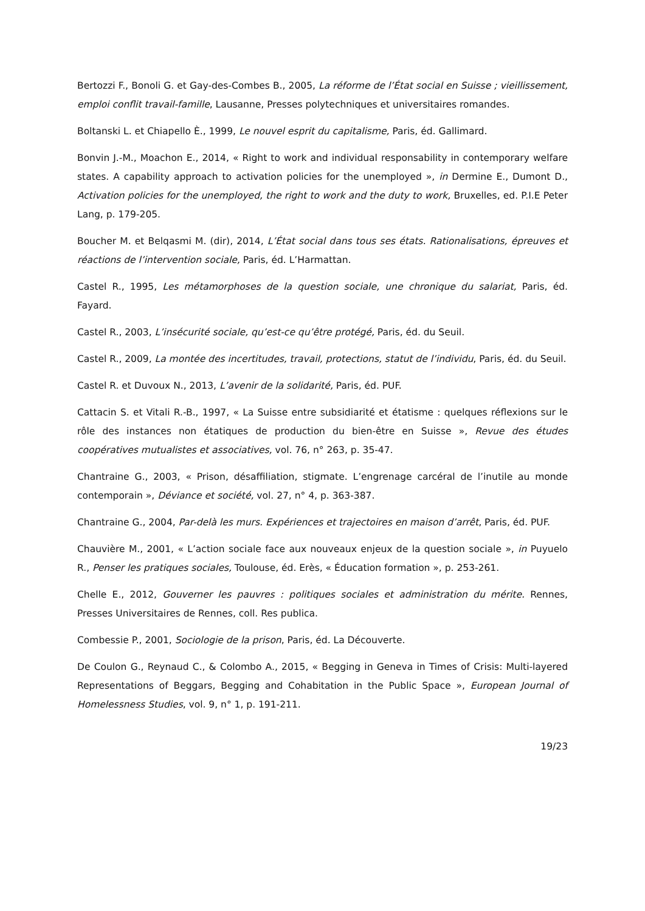Bertozzi F., Bonoli G. et Gay-des-Combes B., 2005, La réforme de l’État social en Suisse ; vieillissement, emploi conflit travail-famille, Lausanne, Presses polytechniques et universitaires romandes.
Boltanski L. et Chiapello È., 1999, Le nouvel esprit du capitalisme, Paris, éd. Gallimard.
Bonvin J.-M., Moachon E., 2014, « Right to work and individual responsability in contemporary welfare states. A capability approach to activation policies for the unemployed », in Dermine E., Dumont D., Activation policies for the unemployed, the right to work and the duty to work, Bruxelles, ed. P.I.E Peter Lang, p. 179-205.
Boucher M. et Belqasmi M. (dir), 2014, L’État social dans tous ses états. Rationalisations, épreuves et réactions de l’intervention sociale, Paris, éd. L’Harmattan.
Castel R., 1995, Les métamorphoses de la question sociale, une chronique du salariat, Paris, éd. Fayard.
Castel R., 2003, L’insécurité sociale, qu’est-ce qu’être protégé, Paris, éd. du Seuil.
Castel R., 2009, La montée des incertitudes, travail, protections, statut de l’individu, Paris, éd. du Seuil.
Castel R. et Duvoux N., 2013, L’avenir de la solidarité, Paris, éd. PUF.
Cattacin S. et Vitali R.-B., 1997, « La Suisse entre subsidiarité et étatisme : quelques réflexions sur le rôle des instances non étatiques de production du bien-être en Suisse », Revue des études coopératives mutualistes et associatives, vol. 76, n° 263, p. 35-47.
Chantraine G., 2003, « Prison, désaffiliation, stigmate. L’engrenage carcéral de l’inutile au monde contemporain », Déviance et société, vol. 27, n° 4, p. 363-387.
Chantraine G., 2004, Par-delà les murs. Expériences et trajectoires en maison d’arrêt, Paris, éd. PUF.
Chauvière M., 2001, « L’action sociale face aux nouveaux enjeux de la question sociale », in Puyuelo R., Penser les pratiques sociales, Toulouse, éd. Erès, « Éducation formation », p. 253-261.
Chelle E., 2012, Gouverner les pauvres : politiques sociales et administration du mérite. Rennes, Presses Universitaires de Rennes, coll. Res publica.
Combessie P., 2001, Sociologie de la prison, Paris, éd. La Découverte.
De Coulon G., Reynaud C., & Colombo A., 2015, « Begging in Geneva in Times of Crisis: Multi-layered Representations of Beggars, Begging and Cohabitation in the Public Space », European Journal of Homelessness Studies, vol. 9, n° 1, p. 191-211.
19/23